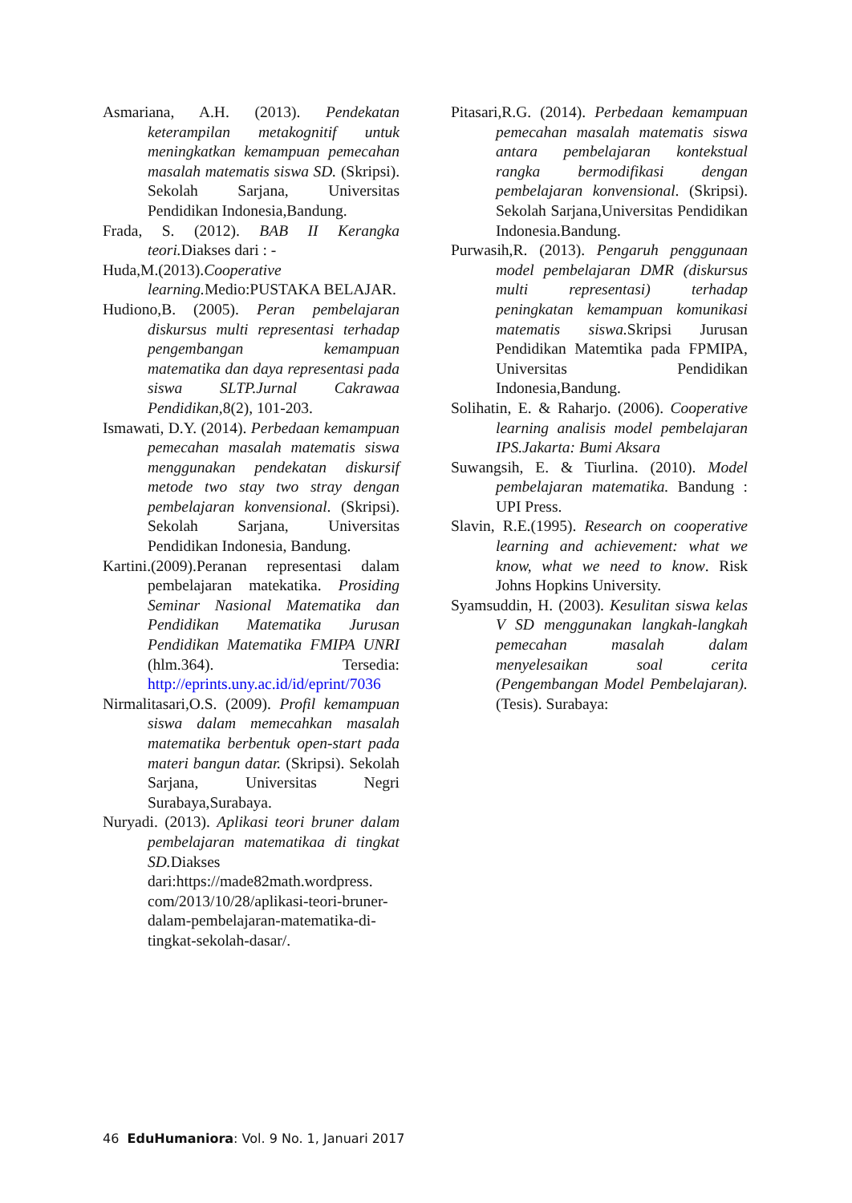Asmariana, A.H. (2013). Pendekatan keterampilan metakognitif untuk meningkatkan kemampuan pemecahan masalah matematis siswa SD. (Skripsi). Sekolah Sarjana, Universitas Pendidikan Indonesia,Bandung.
Frada, S. (2012). BAB II Kerangka teori. Diakses dari : -
Huda,M.(2013).Cooperative learning. Medio:PUSTAKA BELAJAR.
Hudiono,B. (2005). Peran pembelajaran diskursus multi representasi terhadap pengembangan kemampuan matematika dan daya representasi pada siswa SLTP.Jurnal Cakrawaa Pendidikan, 8(2), 101-203.
Ismawati, D.Y. (2014). Perbedaan kemampuan pemecahan masalah matematis siswa menggunakan pendekatan diskursif metode two stay two stray dengan pembelajaran konvensional. (Skripsi). Sekolah Sarjana, Universitas Pendidikan Indonesia, Bandung.
Kartini.(2009).Peranan representasi dalam pembelajaran matekatika. Prosiding Seminar Nasional Matematika dan Pendidikan Matematika Jurusan Pendidikan Matematika FMIPA UNRI (hlm.364). Tersedia: http://eprints.uny.ac.id/id/eprint/7036
Nirmalitasari,O.S. (2009). Profil kemampuan siswa dalam memecahkan masalah matematika berbentuk open-start pada materi bangun datar. (Skripsi). Sekolah Sarjana, Universitas Negri Surabaya,Surabaya.
Nuryadi. (2013). Aplikasi teori bruner dalam pembelajaran matematikaa di tingkat SD. Diakses dari:https://made82math.wordpress. com/2013/10/28/aplikasi-teori-bruner-dalam-pembelajaran-matematika-di-tingkat-sekolah-dasar/.
Pitasari,R.G. (2014). Perbedaan kemampuan pemecahan masalah matematis siswa antara pembelajaran kontekstual rangka bermodifikasi dengan pembelajaran konvensional. (Skripsi). Sekolah Sarjana,Universitas Pendidikan Indonesia.Bandung.
Purwasih,R. (2013). Pengaruh penggunaan model pembelajaran DMR (diskursus multi representasi) terhadap peningkatan kemampuan komunikasi matematis siswa. Skripsi Jurusan Pendidikan Matemtika pada FPMIPA, Universitas Pendidikan Indonesia,Bandung.
Solihatin, E. & Raharjo. (2006). Cooperative learning analisis model pembelajaran IPS.Jakarta: Bumi Aksara
Suwangsih, E. & Tiurlina. (2010). Model pembelajaran matematika. Bandung : UPI Press.
Slavin, R.E.(1995). Research on cooperative learning and achievement: what we know, what we need to know. Risk Johns Hopkins University.
Syamsuddin, H. (2003). Kesulitan siswa kelas V SD menggunakan langkah-langkah pemecahan masalah dalam menyelesaikan soal cerita (Pengembangan Model Pembelajaran). (Tesis). Surabaya:
46 EduHumaniora: Vol. 9 No. 1, Januari 2017